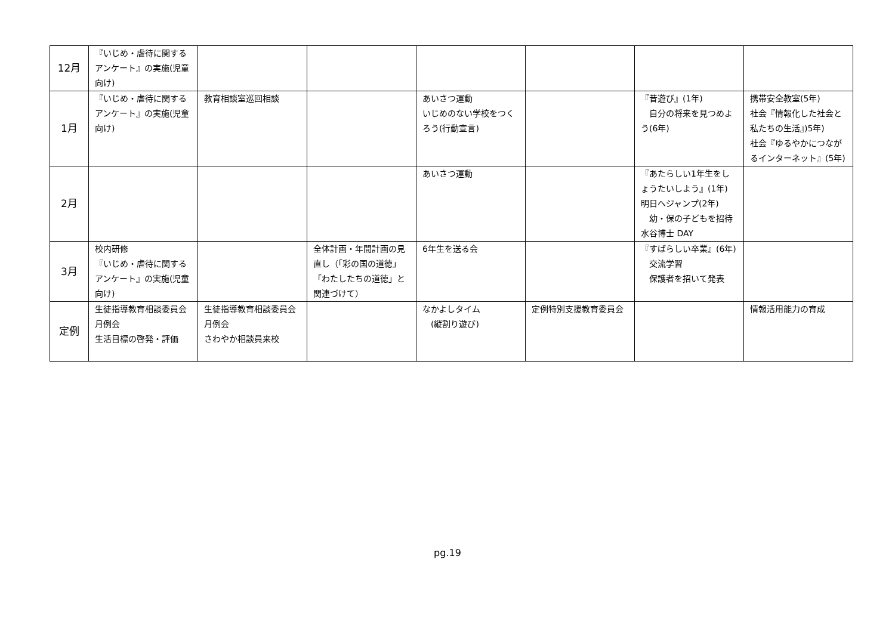| 12月 | 『いじめ・虐待に関するアンケート』の実施(児童向け) | | | | | | |
| 1月 | 『いじめ・虐待に関するアンケート』の実施(児童向け) | 教育相談室巡回相談 | | あいさつ運動 いじめのない学校をつくろう(行動宣言) | | 『昔遊び』(1年) 自分の将来を見つめよう(6年) | 携帯安全教室(5年) 社会『情報化した社会と私たちの生活』)5年) 社会『ゆるやかにつながるインターネット』(5年) |
| 2月 | | | | あいさつ運動 | | 『あたらしい1年生をしょうたいしよう』(1年) 明日へジャンプ(2年) 幼・保の子どもを招待 水谷博士 DAY | |
| 3月 | 校内研修 『いじめ・虐待に関するアンケート』の実施(児童向け) | | 全体計画・年間計画の見直し（「彩の国の道徳」「わたしたちの道徳」と関連づけて） | 6年生を送る会 | | 『すばらしい卒業』(6年) 交流学習 保護者を招いて発表 | |
| 定例 | 生徒指導教育相談委員会月例会 生活目標の啓発・評価 | 生徒指導教育相談委員会月例会 さわやか相談員来校 | | なかよしタイム (縦割り遊び) | 定例特別支援教育委員会 | | 情報活用能力の育成 |
pg.19